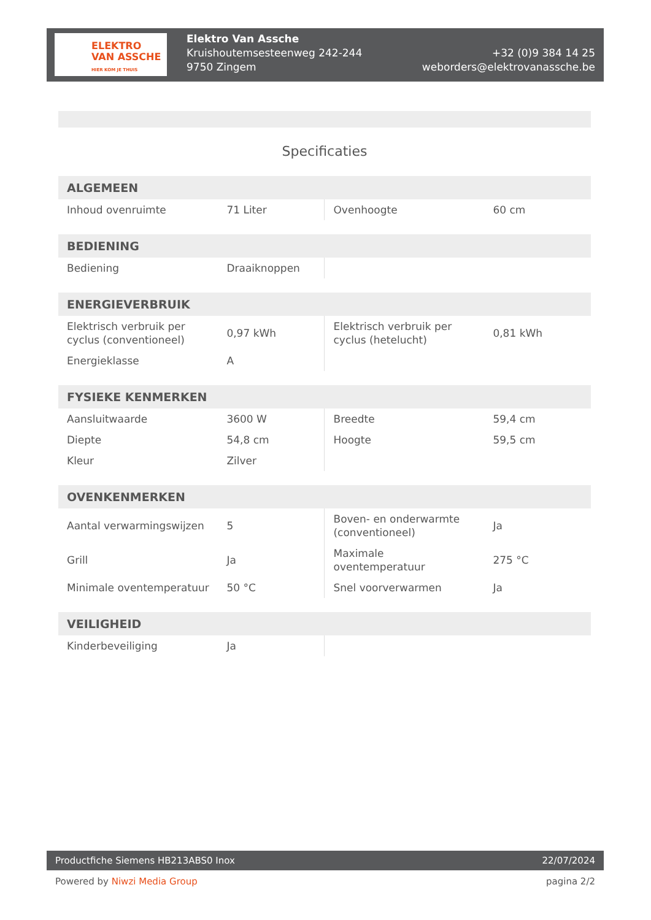ELEKTRO
VAN ASSCHE
HIER KOM JE THUIS
Elektro Van Assche
Kruishoutemsesteenweg 242-244
9750 Zingem
+32 (0)9 384 14 25
weborders@elektrovanassche.be
Specificaties
| ALGEMEEN | | | |
| --- | --- | --- | --- |
| Inhoud ovenruimte | 71 Liter | Ovenhoogte | 60 cm |
| BEDIENING | | | |
| --- | --- | --- | --- |
| Bediening | Draaiknoppen | | |
| ENERGIEVERBRUIK | | | |
| --- | --- | --- | --- |
| Elektrisch verbruik per cyclus (conventioneel) | 0,97 kWh | Elektrisch verbruik per cyclus (hetelucht) | 0,81 kWh |
| Energieklasse | A | | |
| FYSIEKE KENMERKEN | | | |
| --- | --- | --- | --- |
| Aansluitwaarde | 3600 W | Breedte | 59,4 cm |
| Diepte | 54,8 cm | Hoogte | 59,5 cm |
| Kleur | Zilver | | |
| OVENKENMERKEN | | | |
| --- | --- | --- | --- |
| Aantal verwarmingswijzen | 5 | Boven- en onderwarmte (conventioneel) | Ja |
| Grill | Ja | Maximale oventemperatuur | 275 °C |
| Minimale oventemperatuur | 50 °C | Snel voorverwarmen | Ja |
| VEILIGHEID | | | |
| --- | --- | --- | --- |
| Kinderbeveiliging | Ja | | |
Productfiche Siemens HB213ABS0 Inox 22/07/2024
Powered by Niwzi Media Group pagina 2/2